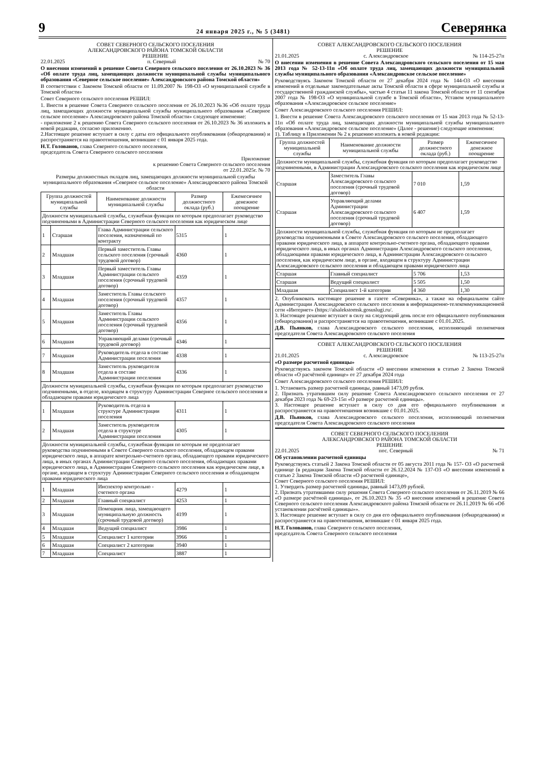9 24 января 2025 г., № 5 (3481) Северянка
СОВЕТ СЕВЕРНОГО СЕЛЬСКОГО ПОСЕЛЕНИЯ
АЛЕКСАНДРОВСКОГО РАЙОНА ТОМСКОЙ ОБЛАСТИ
РЕШЕНИЕ
22.01.2025 п. Северный № 70
О внесении изменений в решение Совета Северного сельского поселения от 26.10.2023 № 36 «Об оплате труда лиц, замещающих должности муниципальной службы муниципального образования «Северное сельское поселение» Александровского района Томской области»
В соответствии с Законом Томской области от 11.09.2007 № 198-ОЗ «О муниципальной службе в Томской области»
Совет Северного сельского поселения РЕШИЛ:
1. Внести в решение Совета Северного сельского поселения от 26.10.2023 №36 «Об оплате труда лиц, замещающих должности муниципальной службы муниципального образования «Северное сельское поселение» Александровского района Томской области» следующее изменение:
- приложение 2 к решению Совета Северного сельского поселения от 26.10.2023 № 36 изложить в новой редакции, согласно приложению.
2.Настоящее решение вступает в силу с даты его официального опубликования (обнародования) и распространяется на правоотношения, возникшие с 01 января 2025 года.
Н.Т. Голованов, глава Северного сельского поселения,
председатель Совета Северного сельского поселения
Приложение
к решению Совета Северного сельского поселения
от 22.01.2025г. № 70
Размеры должностных окладов лиц, замещающих должности муниципальной службы муниципального образования «Северное сельское поселение» Александровского района Томской области
| Группа должностей муниципальной службы | | Наименование должности муниципальной службы | Размер должностного оклада (руб.) | Ежемесячное денежное поощрение |
| --- | --- | --- | --- | --- |
| Должности муниципальной службы, служебная функция по которым предполагает руководство подчиненными в Администрации Северного сельского поселения как юридическом лице | | | | |
| 1 | Старшая | Глава Администрации сельского поселения, назначенный по контракту | 5315 | 1 |
| 2 | Младшая | Первый заместитель Главы сельского поселения (срочный трудовой договор) | 4360 | 1 |
| 3 | Младшая | Первый заместитель Главы Администрации сельского поселения (срочный трудовой договор) | 4359 | 1 |
| 4 | Младшая | Заместитель Главы сельского поселения (срочный трудовой договор) | 4357 | 1 |
| 5 | Младшая | Заместитель Главы Администрации сельского поселения (срочный трудовой договор) | 4356 | 1 |
| 6 | Младшая | Управляющий делами (срочный трудовой договор) | 4346 | 1 |
| 7 | Младшая | Руководитель отдела в составе Администрации поселения | 4338 | 1 |
| 8 | Младшая | Заместитель руководителя отдела в составе Администрации поселения | 4336 | 1 |
| Должности муниципальной службы, служебная функция по которым предполагает руководство подчиненными, в отделе, входящем в структуру Администрации Северное сельского поселения и обладающем правами юридического лица | | | | |
| 1 | Младшая | Руководитель отдела в структуре Администрации поселения | 4311 | 1 |
| 2 | Младшая | Заместитель руководителя отдела в структуре Администрации поселения | 4305 | 1 |
| Должности муниципальной службы, служебная функция по которым не предполагает руководства подчиненными в Совете Северного сельского поселения, обладающем правами юридического лица, в аппарате контрольно-счетного органа, обладающего правами юридического лица, в иных органах Администрации Северного сельского поселения, обладающих правами юридического лица, в Администрации Северного сельского поселения как юридическом лице, в органе, входящем в структуру Администрации Северного сельского поселения и обладающем правами юридического лица | | | | |
| 1 | Младшая | Инспектор контрольно - счетного органа | 4279 | 1 |
| 2 | Младшая | Главный специалист | 4253 | 1 |
| 3 | Младшая | Помощник лица, замещающего муниципальную должность (срочный трудовой договор) | 4199 | 1 |
| 4 | Младшая | Ведущий специалист | 3986 | 1 |
| 5 | Младшая | Специалист 1 категории | 3966 | 1 |
| 6 | Младшая | Специалист 2 категории | 3940 | 1 |
| 7 | Младшая | Специалист | 3887 | 1 |
СОВЕТ АЛЕКСАНДРОВСКОГО СЕЛЬСКОГО ПОСЕЛЕНИЯ
РЕШЕНИЕ
21.01.2025 с. Александровское № 114-25-27п
О внесении изменения в решение Совета Александровского сельского поселения от 15 мая 2013 года № 52-13-11п «Об оплате труда лиц, замещающих должности муниципальной службы муниципального образования «Александровское сельское поселение»
Руководствуясь Законом Томской области от 27 декабря 2024 года № 144-ОЗ «О внесении изменений в отдельные законодательные акты Томской области в сфере муниципальной службы и государственной гражданской службы», частью 4 статьи 11 закона Томской области от 11 сентября 2007 года № 198-ОЗ «О муниципальной службе в Томской области», Уставом муниципального образования «Александровское сельское поселение»
Совет Александровского сельского поселения РЕШИЛ:
1. Внести в решение Совета Александровского сельского поселения от 15 мая 2013 года № 52-13-11п «Об оплате труда лиц, замещающих должности муниципальной службы муниципального образования «Александровское сельское поселение» (Далее - решение) следующие изменения:
1). Таблицу в Приложении № 2 к решению изложить в новой редакции:
| Группа должностей муниципальной службы | Наименование должности муниципальной службы | Размер должностного оклада (руб.) | Ежемесячное денежное поощрение |
| --- | --- | --- | --- |
| Должности муниципальной службы, служебная функция по которым предполагает руководство подчиненными, в Администрации Александровского сельского поселения как юридическом лице | | | |
| Старшая | Заместитель Главы Александровского сельского поселения (срочный трудовой договор) | 7 010 | 1,59 |
| Старшая | Управляющий делами Администрации Александровского сельского поселения (срочный трудовой договор) | 6 407 | 1,59 |
| Должности муниципальной службы, служебная функция по которым не предполагает руководства подчиненными в Совете Александровского сельского поселения, обладающего правами юридического лица, в аппарате контрольно-счетного органа, обладающего правами юридического лица, в иных органах Администрации Александровского сельского поселения, обладающими правами юридического лица, в Администрации Александровского сельского поселения, как юридическом лице, в органе, входящем в структуру Администрации Александровского сельского поселения и обладающем правами юридического лица | | | |
| Старшая | Главный специалист | 5 706 | 1,53 |
| Старшая | Ведущий специалист | 5 505 | 1,50 |
| Младшая | Специалист 1-й категории | 4 360 | 1,30 |
2. Опубликовать настоящее решение в газете «Северянка», а также на официальном сайте Администрации Александровского сельского поселения в информационно-телекоммуникационной сети «Интернет» (https://alsalekstomsk.gosuslugi.ru/.
3. Настоящее решение вступает в силу на следующий день после его официального опубликования (обнародования) и распространяется на правоотношения, возникшие с 01.01.2025.
Д.В. Пьянков, глава Александровского сельского поселения, исполняющий полномочия председателя Совета Александровского сельского поселения
СОВЕТ АЛЕКСАНДРОВСКОГО СЕЛЬСКОГО ПОСЕЛЕНИЯ
РЕШЕНИЕ
21.01.2025 с. Александровское № 113-25-27п
«О размере расчетной единицы»
Руководствуясь законом Томской области «О внесении изменения в статью 2 Закона Томской области «О расчётной единице» от 27 декабря 2024 года
Совет Александровского сельского поселения РЕШИЛ:
1. Установить размер расчетной единицы, равный 1473,09 рубля.
2. Признать утратившим силу решение Совета Александровского сельского поселения от 27 декабря 2023 года № 69-23-15п «О размере расчетной единицы».
3. Настоящее решение вступает в силу со дня его официального опубликования и распространяется на правоотношения возникшие с 01.01.2025.
Д.В. Пьянков, глава Александровского сельского поселения, исполняющий полномочия председателя Совета Александровского сельского поселения
СОВЕТ СЕВЕРНОГО СЕЛЬСКОГО ПОСЕЛЕНИЯ
АЛЕКСАНДРОВСКОГО РАЙОНА ТОМСКОЙ ОБЛАСТИ
РЕШЕНИЕ
22.01.2025 пос. Северный № 71
Об установлении расчетной единицы
Руководствуясь статьей 2 Закона Томской области от 05 августа 2011 года № 157- ОЗ «О расчетной единице (в редакции Закона Томской области от 26.12.2024 № 137-ОЗ «О внесении изменений в статью 2 Закона Томской области «О расчетной единице»,
Совет Северного сельского поселения РЕШИЛ:
1. Утвердить размер расчетной единицы, равный 1473,09 рублей.
2. Признать утратившими силу решения Совета Северного сельского поселения от 26.11.2019 № 66 «О размере расчётной единицы», от 26.10.2023 № 35 «О внесении изменений в решение Совета Северного сельского поселения Александровского района Томской области от 26.11.2019 № 66 «Об установлении расчётной единицы»».
3. Настоящее решение вступает в силу со дня его официального опубликования (обнародования) и распространяется на правоотношения, возникшие с 01 января 2025 года.
Н.Т. Голованов, глава Северного сельского поселения,
председатель Совета Северного сельского поселения